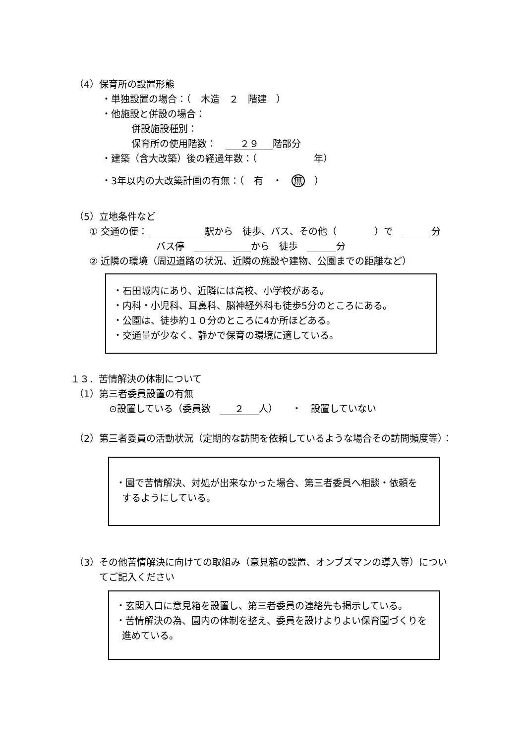（4）保育所の設置形態
・単独設置の場合：（　木造　２　階建　）
・他施設と併設の場合：
併設施設種別：
保育所の使用階数：　２９ 階部分
・建築（含大改築）後の経過年数：（　　　　　　年）
・3年以内の大改築計画の有無：（　有　・　無　）
（5）立地条件など
① 交通の便： 駅から　徒歩、バス、その他（　　　　）で　 分
バス停　 から　徒歩　 分
② 近隣の環境（周辺道路の状況、近隣の施設や建物、公園までの距離など）
・石田城内にあり、近隣には高校、小学校がある。
・内科・小児科、耳鼻科、脳神経外科も徒歩5分のところにある。
・公園は、徒歩約１０分のところに4か所ほどある。
・交通量が少なく、静かで保育の環境に適している。
１３．苦情解決の体制について
（1）第三者委員設置の有無
⊙設置している（委員数　２ 人）　　・　設置していない
（2）第三者委員の活動状況（定期的な訪問を依頼しているような場合その訪問頻度等）：
・園で苦情解決、対処が出来なかった場合、第三者委員へ相談・依頼を
するようにしている。
（3）その他苦情解決に向けての取組み（意見箱の設置、オンブズマンの導入等）につい
てご記入ください
・玄関入口に意見箱を設置し、第三者委員の連絡先も掲示している。
・苦情解決の為、園内の体制を整え、委員を設けよりよい保育園づくりを
進めている。